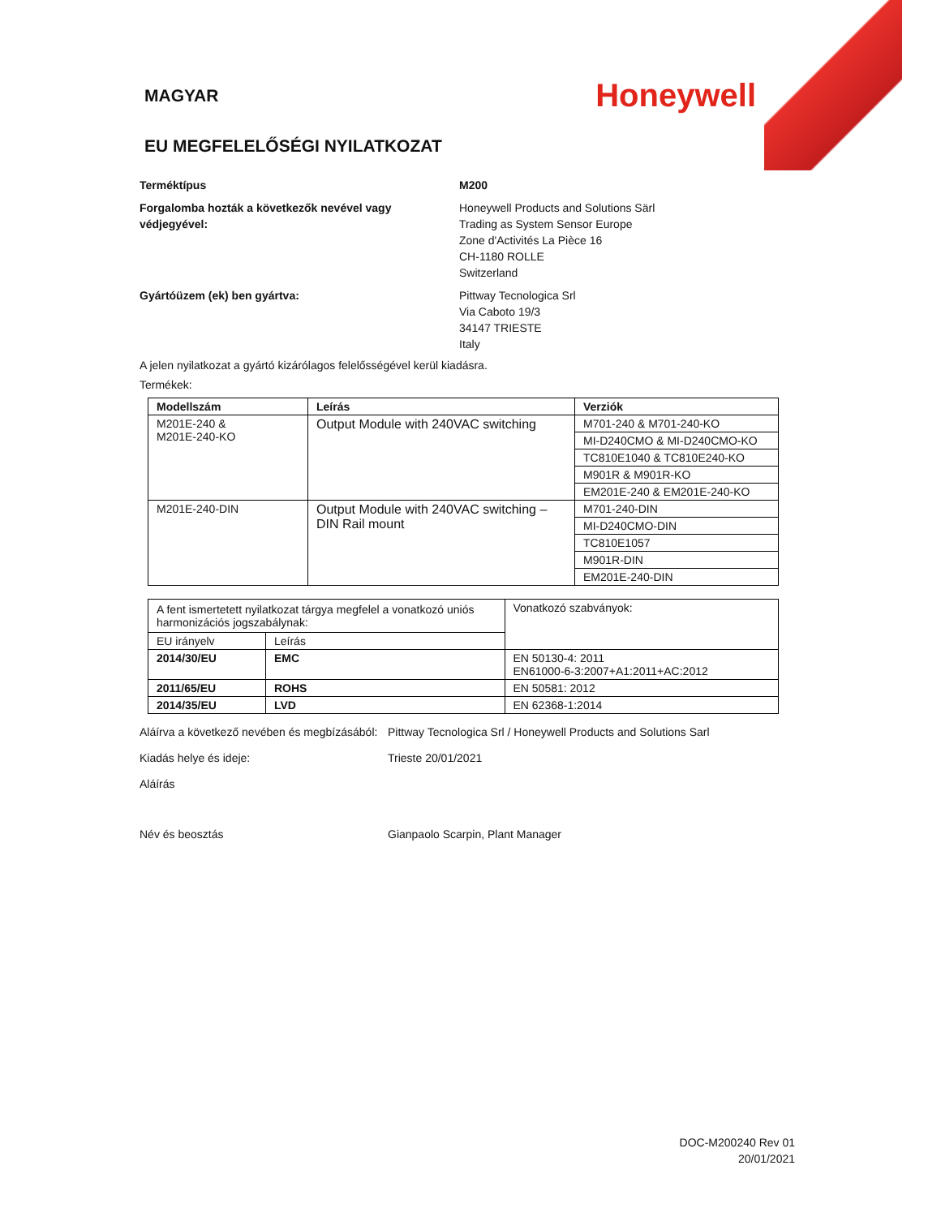MAGYAR
Honeywell
EU MEGFELELŐSÉGI NYILATKOZAT
Terméktípus M200
Forgalomba hozták a következők nevével vagy védjegyével:
Honeywell Products and Solutions Särl
Trading as System Sensor Europe
Zone d'Activités La Pièce 16
CH-1180 ROLLE
Switzerland
Gyártóüzem (ek) ben gyártva: Pittway Tecnologica Srl
Via Caboto 19/3
34147 TRIESTE
Italy
A jelen nyilatkozat a gyártó kizárólagos felelősségével kerül kiadásra.
Termékek:
| Modellszám | Leírás | Verziók |
| --- | --- | --- |
| M201E-240 & M201E-240-KO | Output Module with 240VAC switching | M701-240 & M701-240-KO |
| | | MI-D240CMO & MI-D240CMO-KO |
| | | TC810E1040 & TC810E240-KO |
| | | M901R & M901R-KO |
| | | EM201E-240 & EM201E-240-KO |
| M201E-240-DIN | Output Module with 240VAC switching – DIN Rail mount | M701-240-DIN |
| | | MI-D240CMO-DIN |
| | | TC810E1057 |
| | | M901R-DIN |
| | | EM201E-240-DIN |
| A fent ismertetett nyilatkozat tárgya megfelel a vonatkozó uniós harmonizációs jogszabálynak: | | Vonatkozó szabványok: |
| EU irányelv | Leírás | |
| 2014/30/EU | EMC | EN 50130-4: 2011 EN61000-6-3:2007+A1:2011+AC:2012 |
| 2011/65/EU | ROHS | EN 50581: 2012 |
| 2014/35/EU | LVD | EN 62368-1:2014 |
Aláírva a következő nevében és megbízásából:
Pittway Tecnologica Srl / Honeywell Products and Solutions Sarl
Kiadás helye és ideje: Trieste 20/01/2021
Aláírás
Név és beosztás Gianpaolo Scarpin, Plant Manager
DOC-M200240 Rev 01
20/01/2021